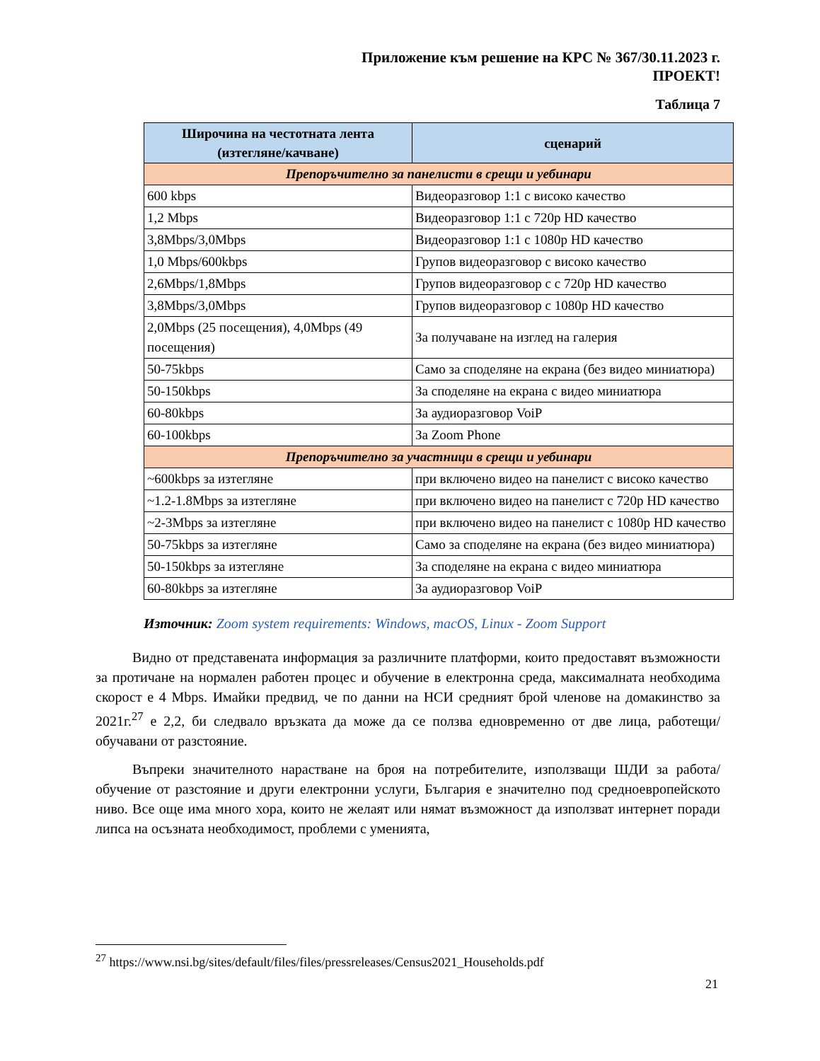Приложение към решение на КРС № 367/30.11.2023 г.
ПРОЕКТ!
Таблица 7
| Широчина на честотната лента (изтегляне/качване) | сценарий |
| --- | --- |
| Препоръчително за панелисти в срещи и уебинари | |
| 600 kbps | Видеоразговор 1:1 с високо качество |
| 1,2 Mbps | Видеоразговор 1:1 с 720p HD качество |
| 3,8Mbps/3,0Mbps | Видеоразговор 1:1 с 1080p HD качество |
| 1,0 Mbps/600kbps | Групов видеоразговор с високо качество |
| 2,6Mbps/1,8Mbps | Групов видеоразговор с с 720p HD качество |
| 3,8Mbps/3,0Mbps | Групов видеоразговор с 1080p HD качество |
| 2,0Mbps (25 посещения), 4,0Mbps (49 посещения) | За получаване на изглед на галерия |
| 50-75kbps | Само за споделяне на екрана (без видео миниатюра) |
| 50-150kbps | За споделяне на екрана с видео миниатюра |
| 60-80kbps | За аудиоразговор VoiP |
| 60-100kbps | За Zoom Phone |
| Препоръчително за участници в срещи и уебинари | |
| ~600kbps за изтегляне | при включено видео на панелист с високо качество |
| ~1.2-1.8Mbps за изтегляне | при включено видео на панелист с 720p HD качество |
| ~2-3Mbps за изтегляне | при включено видео на панелист с 1080p HD качество |
| 50-75kbps за изтегляне | Само за споделяне на екрана (без видео миниатюра) |
| 50-150kbps за изтегляне | За споделяне на екрана с видео миниатюра |
| 60-80kbps за изтегляне | За аудиоразговор VoiP |
Източник: Zoom system requirements: Windows, macOS, Linux - Zoom Support
Видно от представената информация за различните платформи, които предоставят възможности за протичане на нормален работен процес и обучение в електронна среда, максималната необходима скорост е 4 Mbps. Имайки предвид, че по данни на НСИ средният брой членове на домакинство за 2021г.<sup>27</sup> е 2,2, би следвало връзката да може да се ползва едновременно от две лица, работещи/обучавани от разстояние.
Въпреки значителното нарастване на броя на потребителите, използващи ШДИ за работа/обучение от разстояние и други електронни услуги, България е значително под средноевропейското ниво. Все още има много хора, които не желаят или нямат възможност да използват интернет поради липса на осъзната необходимост, проблеми с уменията,
<sup>27</sup> https://www.nsi.bg/sites/default/files/files/pressreleases/Census2021_Households.pdf
21